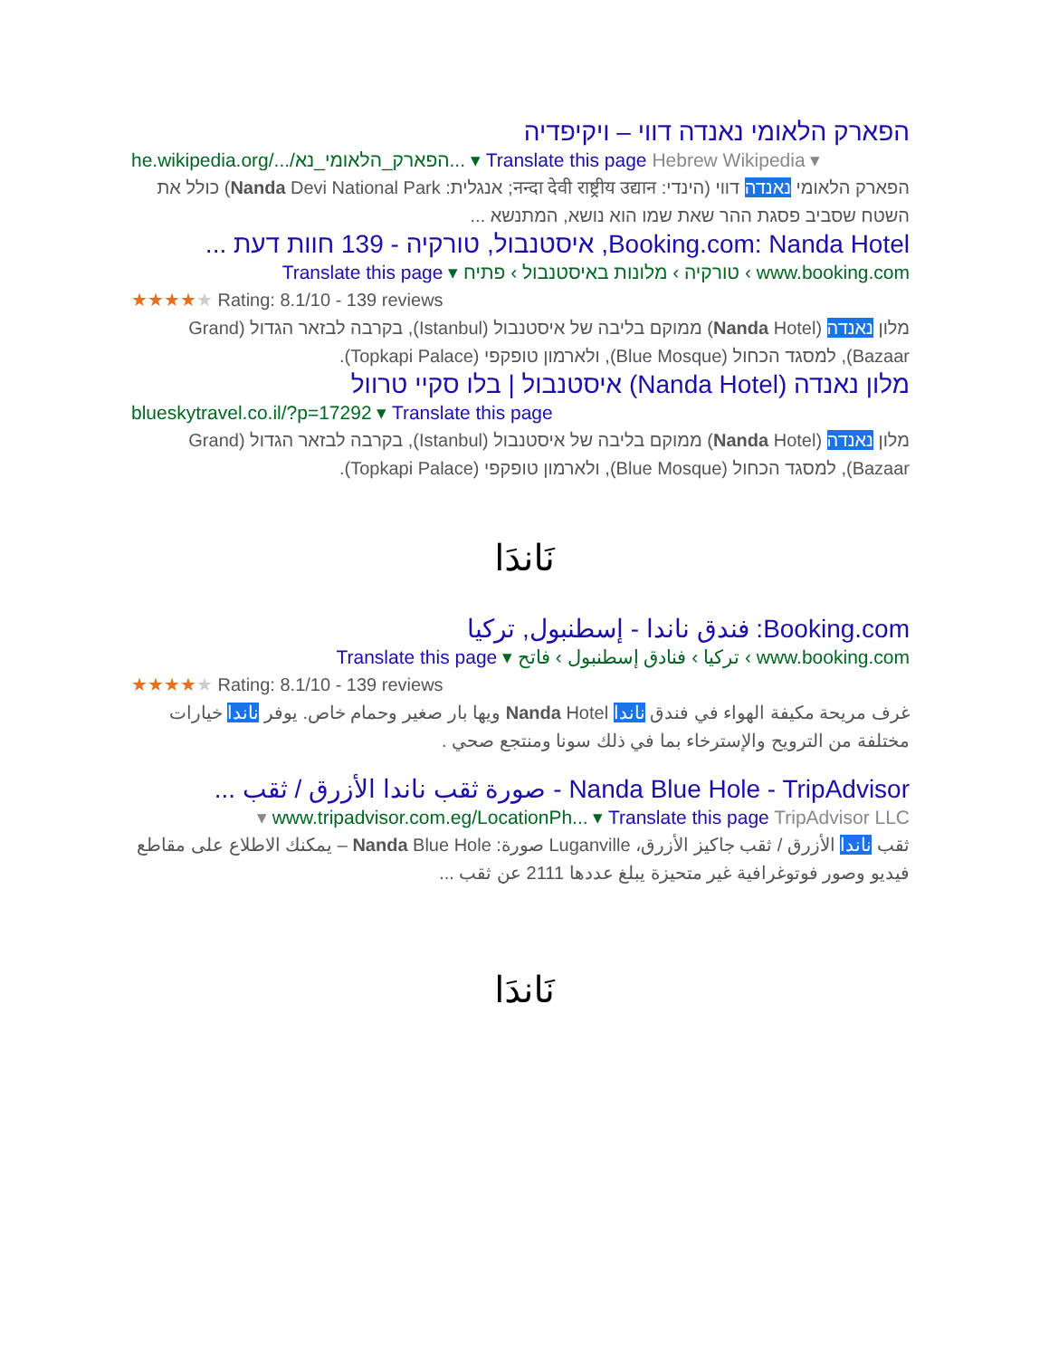הפארק הלאומי נאנדה דווי – ויקיפדיה
he.wikipedia.org/.../הפארק_הלאומי_נא... ▾ Translate this page Hebrew Wikipedia ▾
הפארק הלאומי נאנדה דווי (הינדי: नन्दा देवी राष्ट्रीय उद्यान; אנגלית: Nanda Devi National Park) כולל את השטח שסביב פסגת ההר שאת שמו הוא נושא, המתנשא ...
Booking.com: Nanda Hotel, איסטנבול, טורקיה - 139 חוות דעת ...
www.booking.com › טורקיה › מלונות באיסטנבול › פתיח ▾ Translate this page
★★★★★ Rating: 8.1/10 - 139 reviews
מלון נאנדה (Nanda Hotel) ממוקם בליבה של איסטנבול (Istanbul), בקרבה לבזאר הגדול (Grand Bazaar), למסגד הכחול (Blue Mosque), ולארמון טופקפי (Topkapi Palace).
מלון נאנדה (Nanda Hotel) איסטנבול | בלו סקיי טרוול
blueskytravel.co.il/?p=17292 ▾ Translate this page
מלון נאנדה (Nanda Hotel) ממוקם בליבה של איסטנבול (Istanbul), בקרבה לבזאר הגדול (Grand Bazaar), למסגד הכחול (Blue Mosque), ולארמון טופקפי (Topkapi Palace).
نَاندَا
Booking.com: فندق ناندا - إسطنبول, تركيا
www.booking.com › تركيا › فنادق إسطنبول › فاتح ▾ Translate this page
★★★★★ Rating: 8.1/10 - 139 reviews
غرف مريحة مكيفة الهواء في فندق ناندا Nanda Hotel ويها بار صغير وحمام خاص. يوفر ناندا خيارات مختلفة من الترويح والإسترخاء بما في ذلك سونا ومنتجع صحي .
Nanda Blue Hole - TripAdvisor - صورة ثقب ناندا الأزرق / ثقب ...
www.tripadvisor.com.eg/LocationPh... ▾ Translate this page TripAdvisor LLC ▾
ثقب ناندا الأزرق / ثقب جاكيز الأزرق، Luganville صورة: Nanda Blue Hole – يمكنك الاطلاع على مقاطع فيديو وصور فوتوغرافية غير متحيزة يبلغ عددها 2111 عن ثقب ...
نَاندَا